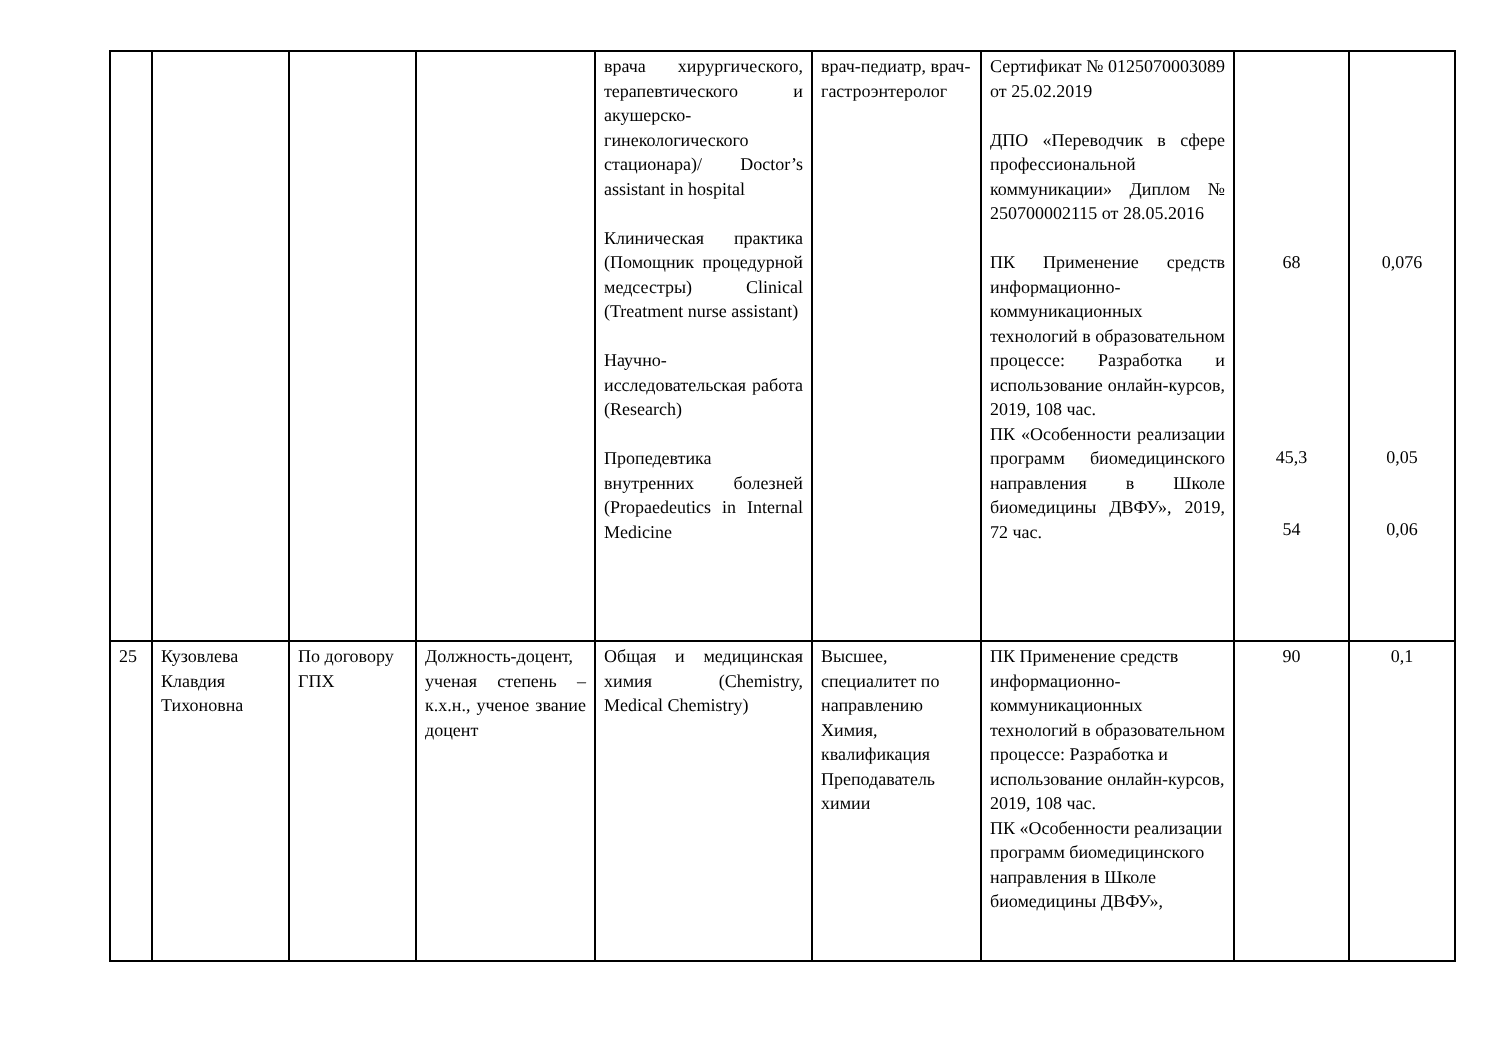| | | | | врача хирургического, терапевтического и акушерско-гинекологического стационара)/ Doctor’s assistant in hospital Клиническая практика (Помощник процедурной медсестры) Clinical (Treatment nurse assistant) Научно-исследовательская работа (Research) Пропедевтика внутренних болезней (Propaedeutics in Internal Medicine | врач-педиатр, врач-гастроэнтеролог | Сертификат № 0125070003089 от 25.02.2019 ДПО «Переводчик в сфере профессиональной коммуникации» Диплом № 250700002115 от 28.05.2016 ПК Применение средств информационно-коммуникационных технологий в образовательном процессе: Разработка и использование онлайн-курсов, 2019, 108 час. ПК «Особенности реализации программ биомедицинского направления в Школе биомедицины ДВФУ», 2019, 72 час. | 68 45,3 54 | 0,076 0,05 0,06 |
| 25 | Кузовлева Клавдия Тихоновна | По договору ГПХ | Должность-доцент, ученая степень – к.х.н., ученое звание доцент | Общая и медицинская химия (Chemistry, Medical Chemistry) | Высшее, специалитет по направлению Химия, квалификация Преподаватель химии | ПК Применение средств информационно-коммуникационных технологий в образовательном процессе: Разработка и использование онлайн-курсов, 2019, 108 час. ПК «Особенности реализации программ биомедицинского направления в Школе биомедицины ДВФУ», | 90 | 0,1 |